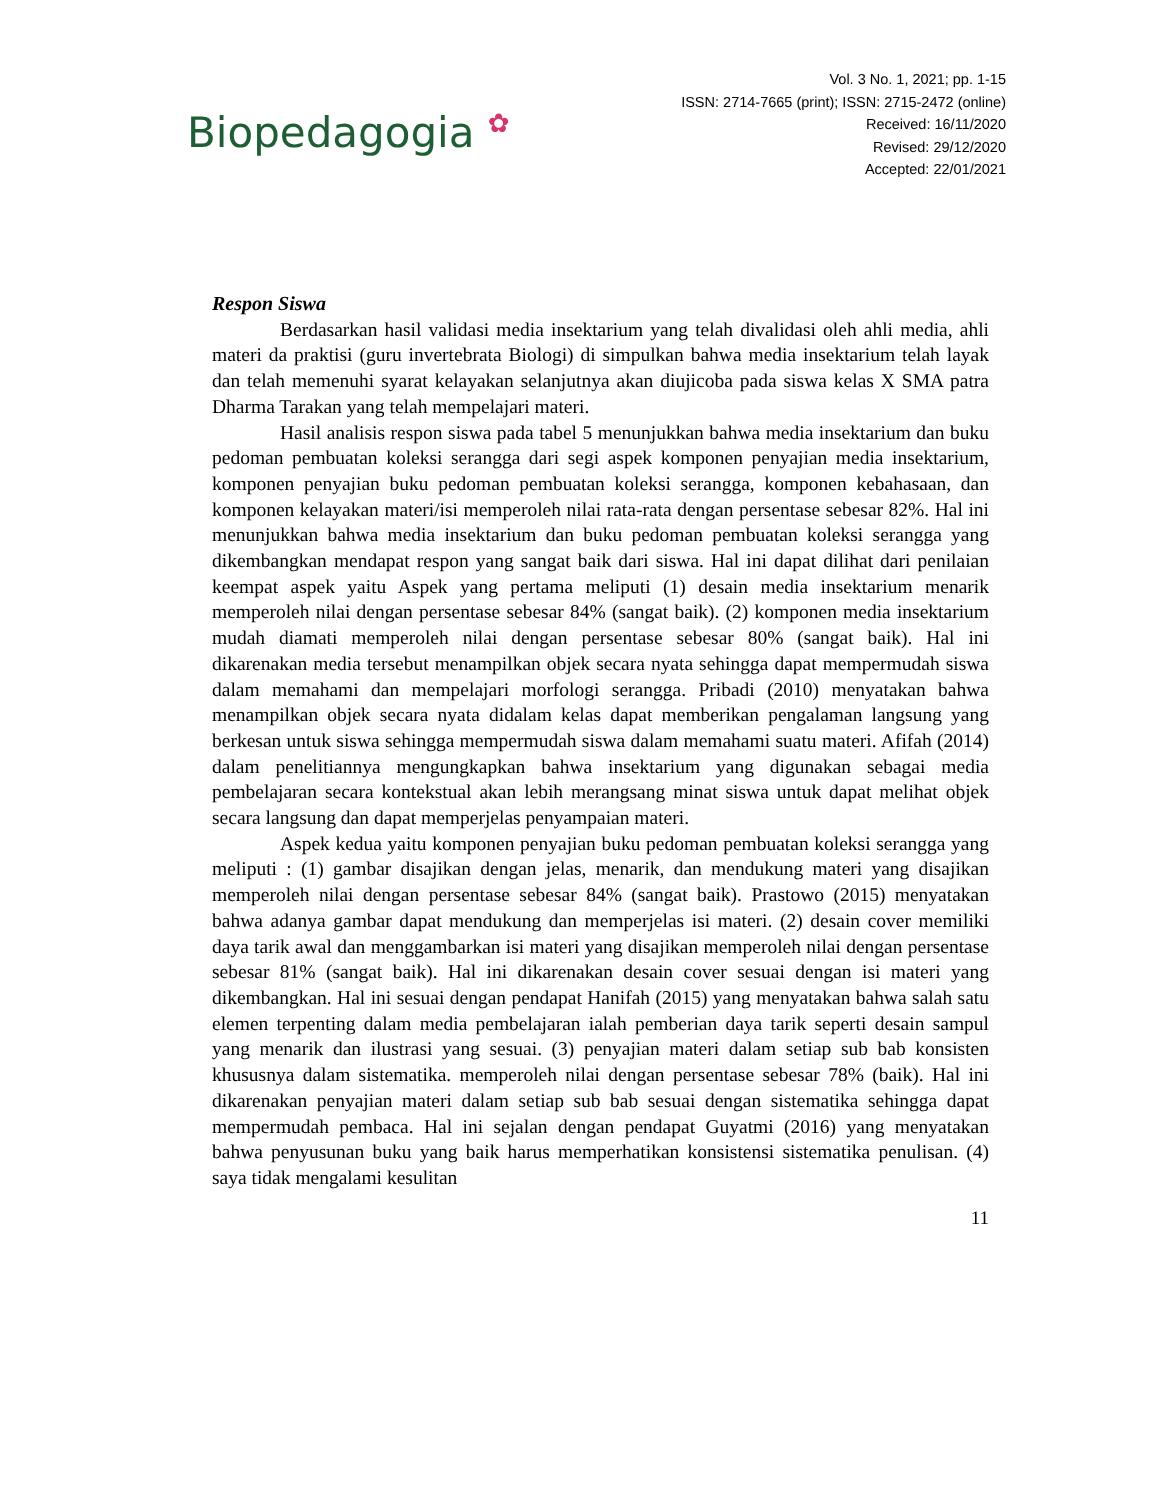Biopedagogia ✿
Vol. 3 No. 1, 2021; pp. 1-15
ISSN: 2714-7665 (print); ISSN: 2715-2472 (online)
Received: 16/11/2020
Revised: 29/12/2020
Accepted: 22/01/2021
Respon Siswa
Berdasarkan hasil validasi media insektarium yang telah divalidasi oleh ahli media, ahli materi da praktisi (guru invertebrata Biologi) di simpulkan bahwa media insektarium telah layak dan telah memenuhi syarat kelayakan selanjutnya akan diujicoba pada siswa kelas X SMA patra Dharma Tarakan yang telah mempelajari materi.
Hasil analisis respon siswa pada tabel 5 menunjukkan bahwa media insektarium dan buku pedoman pembuatan koleksi serangga dari segi aspek komponen penyajian media insektarium, komponen penyajian buku pedoman pembuatan koleksi serangga, komponen kebahasaan, dan komponen kelayakan materi/isi memperoleh nilai rata-rata dengan persentase sebesar 82%. Hal ini menunjukkan bahwa media insektarium dan buku pedoman pembuatan koleksi serangga yang dikembangkan mendapat respon yang sangat baik dari siswa. Hal ini dapat dilihat dari penilaian keempat aspek yaitu Aspek yang pertama meliputi (1) desain media insektarium menarik memperoleh nilai dengan persentase sebesar 84% (sangat baik). (2) komponen media insektarium mudah diamati memperoleh nilai dengan persentase sebesar 80% (sangat baik). Hal ini dikarenakan media tersebut menampilkan objek secara nyata sehingga dapat mempermudah siswa dalam memahami dan mempelajari morfologi serangga. Pribadi (2010) menyatakan bahwa menampilkan objek secara nyata didalam kelas dapat memberikan pengalaman langsung yang berkesan untuk siswa sehingga mempermudah siswa dalam memahami suatu materi. Afifah (2014) dalam penelitiannya mengungkapkan bahwa insektarium yang digunakan sebagai media pembelajaran secara kontekstual akan lebih merangsang minat siswa untuk dapat melihat objek secara langsung dan dapat memperjelas penyampaian materi.
Aspek kedua yaitu komponen penyajian buku pedoman pembuatan koleksi serangga yang meliputi : (1) gambar disajikan dengan jelas, menarik, dan mendukung materi yang disajikan memperoleh nilai dengan persentase sebesar 84% (sangat baik). Prastowo (2015) menyatakan bahwa adanya gambar dapat mendukung dan memperjelas isi materi. (2) desain cover memiliki daya tarik awal dan menggambarkan isi materi yang disajikan memperoleh nilai dengan persentase sebesar 81% (sangat baik). Hal ini dikarenakan desain cover sesuai dengan isi materi yang dikembangkan. Hal ini sesuai dengan pendapat Hanifah (2015) yang menyatakan bahwa salah satu elemen terpenting dalam media pembelajaran ialah pemberian daya tarik seperti desain sampul yang menarik dan ilustrasi yang sesuai. (3) penyajian materi dalam setiap sub bab konsisten khususnya dalam sistematika. memperoleh nilai dengan persentase sebesar 78% (baik). Hal ini dikarenakan penyajian materi dalam setiap sub bab sesuai dengan sistematika sehingga dapat mempermudah pembaca. Hal ini sejalan dengan pendapat Guyatmi (2016) yang menyatakan bahwa penyusunan buku yang baik harus memperhatikan konsistensi sistematika penulisan. (4) saya tidak mengalami kesulitan
11